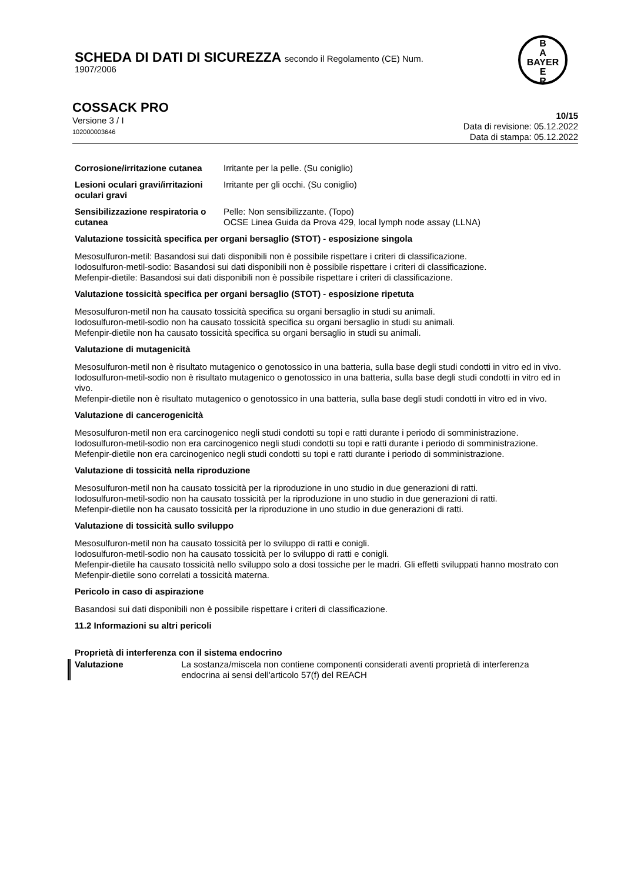SCHEDA DI DATI DI SICUREZZA secondo il Regolamento (CE) Num.
1907/2006
B
A
BAYER
E
R
COSSACK PRO
Versione 3 / I
102000003646
10/15
Data di revisione: 05.12.2022
Data di stampa: 05.12.2022
Corrosione/irritazione cutanea
Irritante per la pelle. (Su coniglio)
Lesioni oculari gravi/irritazioni oculari gravi
Irritante per gli occhi. (Su coniglio)
Sensibilizzazione respiratoria o cutanea
Pelle: Non sensibilizzante. (Topo)
OCSE Linea Guida da Prova 429, local lymph node assay (LLNA)
Valutazione tossicità specifica per organi bersaglio (STOT) - esposizione singola
Mesosulfuron-metil: Basandosi sui dati disponibili non è possibile rispettare i criteri di classificazione.
Iodosulfuron-metil-sodio: Basandosi sui dati disponibili non è possibile rispettare i criteri di classificazione.
Mefenpir-dietile: Basandosi sui dati disponibili non è possibile rispettare i criteri di classificazione.
Valutazione tossicità specifica per organi bersaglio (STOT) - esposizione ripetuta
Mesosulfuron-metil non ha causato tossicità specifica su organi bersaglio in studi su animali.
Iodosulfuron-metil-sodio non ha causato tossicità specifica su organi bersaglio in studi su animali.
Mefenpir-dietile non ha causato tossicità specifica su organi bersaglio in studi su animali.
Valutazione di mutagenicità
Mesosulfuron-metil non è risultato mutagenico o genotossico in una batteria, sulla base degli studi condotti in vitro ed in vivo.
Iodosulfuron-metil-sodio non è risultato mutagenico o genotossico in una batteria, sulla base degli studi condotti in vitro ed in vivo.
Mefenpir-dietile non è risultato mutagenico o genotossico in una batteria, sulla base degli studi condotti in vitro ed in vivo.
Valutazione di cancerogenicità
Mesosulfuron-metil non era carcinogenico negli studi condotti su topi e ratti durante i periodo di somministrazione.
Iodosulfuron-metil-sodio non era carcinogenico negli studi condotti su topi e ratti durante i periodo di somministrazione.
Mefenpir-dietile non era carcinogenico negli studi condotti su topi e ratti durante i periodo di somministrazione.
Valutazione di tossicità nella riproduzione
Mesosulfuron-metil non ha causato tossicità per la riproduzione in uno studio in due generazioni di ratti.
Iodosulfuron-metil-sodio non ha causato tossicità per la riproduzione in uno studio in due generazioni di ratti.
Mefenpir-dietile non ha causato tossicità per la riproduzione in uno studio in due generazioni di ratti.
Valutazione di tossicità sullo sviluppo
Mesosulfuron-metil non ha causato tossicità per lo sviluppo di ratti e conigli.
Iodosulfuron-metil-sodio non ha causato tossicità per lo sviluppo di ratti e conigli.
Mefenpir-dietile ha causato tossicità nello sviluppo solo a dosi tossiche per le madri. Gli effetti sviluppati hanno mostrato con Mefenpir-dietile sono correlati a tossicità materna.
Pericolo in caso di aspirazione
Basandosi sui dati disponibili non è possibile rispettare i criteri di classificazione.
11.2 Informazioni su altri pericoli
Proprietà di interferenza con il sistema endocrino
Valutazione La sostanza/miscela non contiene componenti considerati aventi proprietà di interferenza endocrina ai sensi dell'articolo 57(f) del REACH